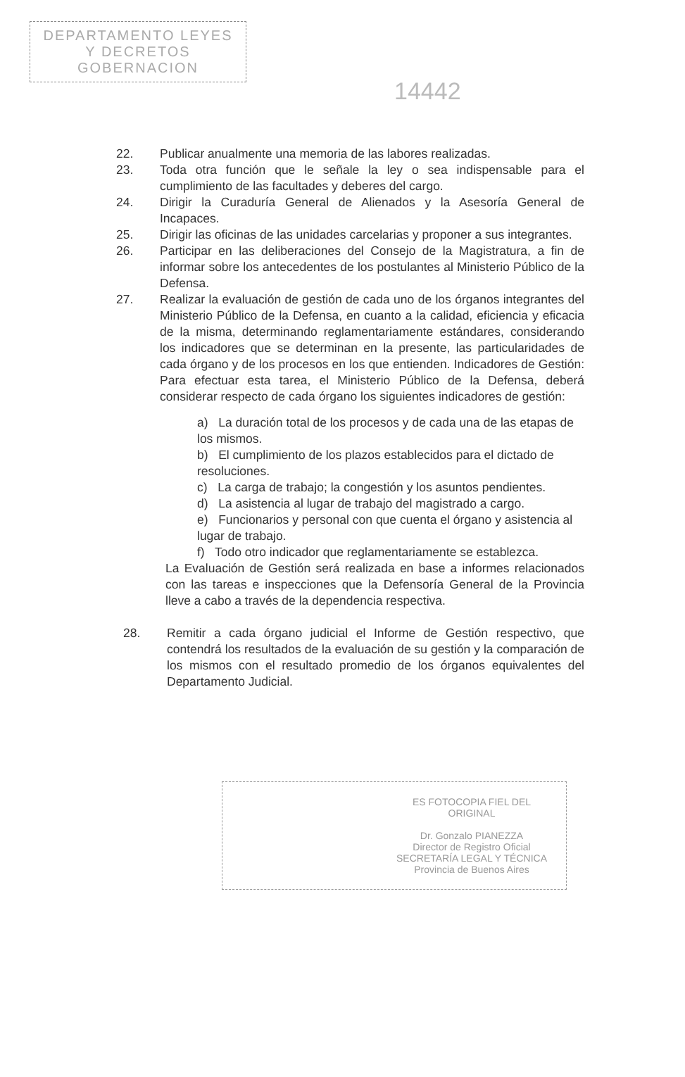DEPARTAMENTO LEYES
Y DECRETOS
GOBERNACION
14442
22. Publicar anualmente una memoria de las labores realizadas.
23. Toda otra función que le señale la ley o sea indispensable para el cumplimiento de las facultades y deberes del cargo.
24. Dirigir la Curaduría General de Alienados y la Asesoría General de Incapaces.
25. Dirigir las oficinas de las unidades carcelarias y proponer a sus integrantes.
26. Participar en las deliberaciones del Consejo de la Magistratura, a fin de informar sobre los antecedentes de los postulantes al Ministerio Público de la Defensa.
27. Realizar la evaluación de gestión de cada uno de los órganos integrantes del Ministerio Público de la Defensa, en cuanto a la calidad, eficiencia y eficacia de la misma, determinando reglamentariamente estándares, considerando los indicadores que se determinan en la presente, las particularidades de cada órgano y de los procesos en los que entienden. Indicadores de Gestión: Para efectuar esta tarea, el Ministerio Público de la Defensa, deberá considerar respecto de cada órgano los siguientes indicadores de gestión:
a) La duración total de los procesos y de cada una de las etapas de los mismos.
b) El cumplimiento de los plazos establecidos para el dictado de resoluciones.
c) La carga de trabajo; la congestión y los asuntos pendientes.
d) La asistencia al lugar de trabajo del magistrado a cargo.
e) Funcionarios y personal con que cuenta el órgano y asistencia al lugar de trabajo.
f) Todo otro indicador que reglamentariamente se establezca.
La Evaluación de Gestión será realizada en base a informes relacionados con las tareas e inspecciones que la Defensoría General de la Provincia lleve a cabo a través de la dependencia respectiva.
28. Remitir a cada órgano judicial el Informe de Gestión respectivo, que contendrá los resultados de la evaluación de su gestión y la comparación de los mismos con el resultado promedio de los órganos equivalentes del Departamento Judicial.
ES FOTOCOPIA FIEL DEL ORIGINAL
Dr. Gonzalo PIANEZZA
Director de Registro Oficial
SECRETARÍA LEGAL Y TÉCNICA
Provincia de Buenos Aires